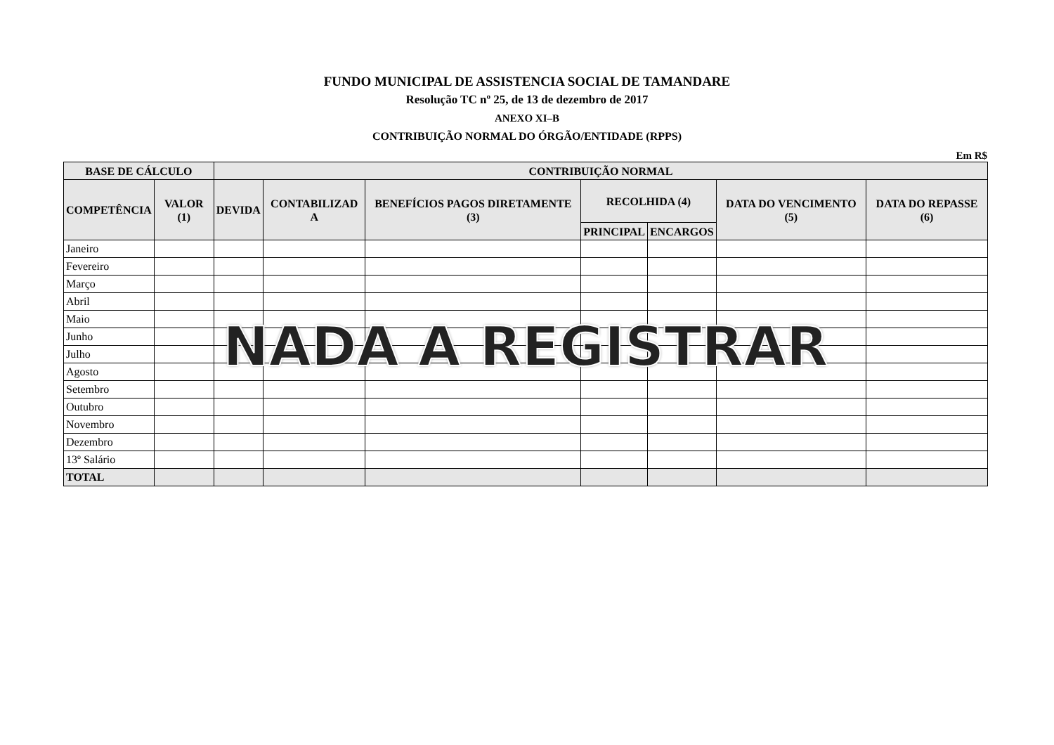FUNDO MUNICIPAL DE ASSISTENCIA SOCIAL DE TAMANDARE
Resolução TC nº 25, de 13 de dezembro de 2017
ANEXO XI–B
CONTRIBUIÇÃO NORMAL DO ÓRGÃO/ENTIDADE (RPPS)
Em R$
| BASE DE CÁLCULO | | CONTRIBUIÇÃO NORMAL | | | | | | |
| --- | --- | --- | --- | --- | --- | --- | --- | --- |
| COMPETÊNCIA | VALOR (1) | DEVIDA | CONTABILIZAD A | BENEFÍCIOS PAGOS DIRETAMENTE (3) | RECOLHIDA (4) | | DATA DO VENCIMENTO (5) | DATA DO REPASSE (6) |
| | | | | | PRINCIPAL | ENCARGOS | | |
| Janeiro | | | | | | | | |
| Fevereiro | | | | | | | | |
| Março | | | | | | | | |
| Abril | | | | | | | | |
| Maio | | | | | | | | |
| Junho | | | | | | | | |
| Julho | | | | | | | | |
| Agosto | | | | | | | | |
| Setembro | | | | | | | | |
| Outubro | | | | | | | | |
| Novembro | | | | | | | | |
| Dezembro | | | | | | | | |
| 13º Salário | | | | | | | | |
| TOTAL | | | | | | | | |
NADA A REGISTRAR